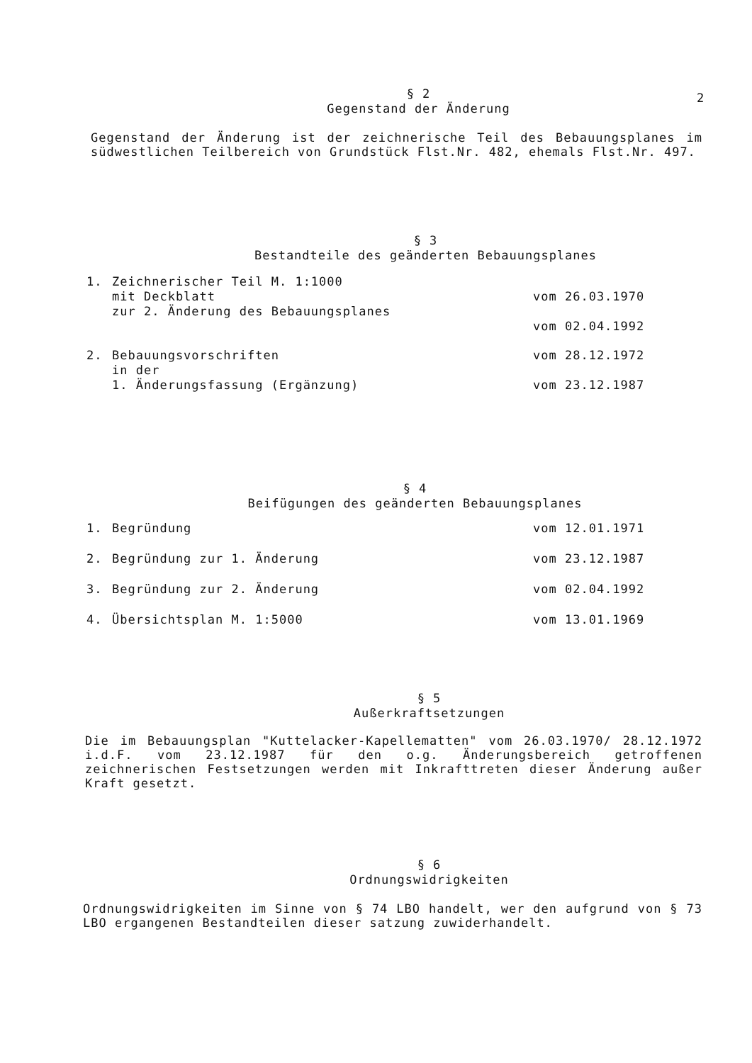2
§ 2
Gegenstand der Änderung
Gegenstand der Änderung ist der zeichnerische Teil des Bebauungsplanes im südwestlichen Teilbereich von Grundstück Flst.Nr. 482, ehemals Flst.Nr. 497.
§ 3
Bestandteile des geänderten Bebauungsplanes
| 1. | Zeichnerischer Teil M. 1:1000 mit Deckblatt zur 2. Änderung des Bebauungsplanes | vom 26.03.1970 vom 02.04.1992 |
| 2. | Bebauungsvorschriften in der 1. Änderungsfassung (Ergänzung) | vom 28.12.1972 vom 23.12.1987 |
§ 4
Beifügungen des geänderten Bebauungsplanes
| 1. | Begründung | vom 12.01.1971 |
| 2. | Begründung zur 1. Änderung | vom 23.12.1987 |
| 3. | Begründung zur 2. Änderung | vom 02.04.1992 |
| 4. | Übersichtsplan M. 1:5000 | vom 13.01.1969 |
§ 5
Außerkraftsetzungen
Die im Bebauungsplan "Kuttelacker-Kapellematten" vom 26.03.1970/ 28.12.1972 i.d.F. vom 23.12.1987 für den o.g. Änderungsbereich getroffenen zeichnerischen Festsetzungen werden mit Inkrafttreten dieser Änderung außer Kraft gesetzt.
§ 6
Ordnungswidrigkeiten
Ordnungswidrigkeiten im Sinne von § 74 LBO handelt, wer den aufgrund von § 73 LBO ergangenen Bestandteilen dieser satzung zuwiderhandelt.